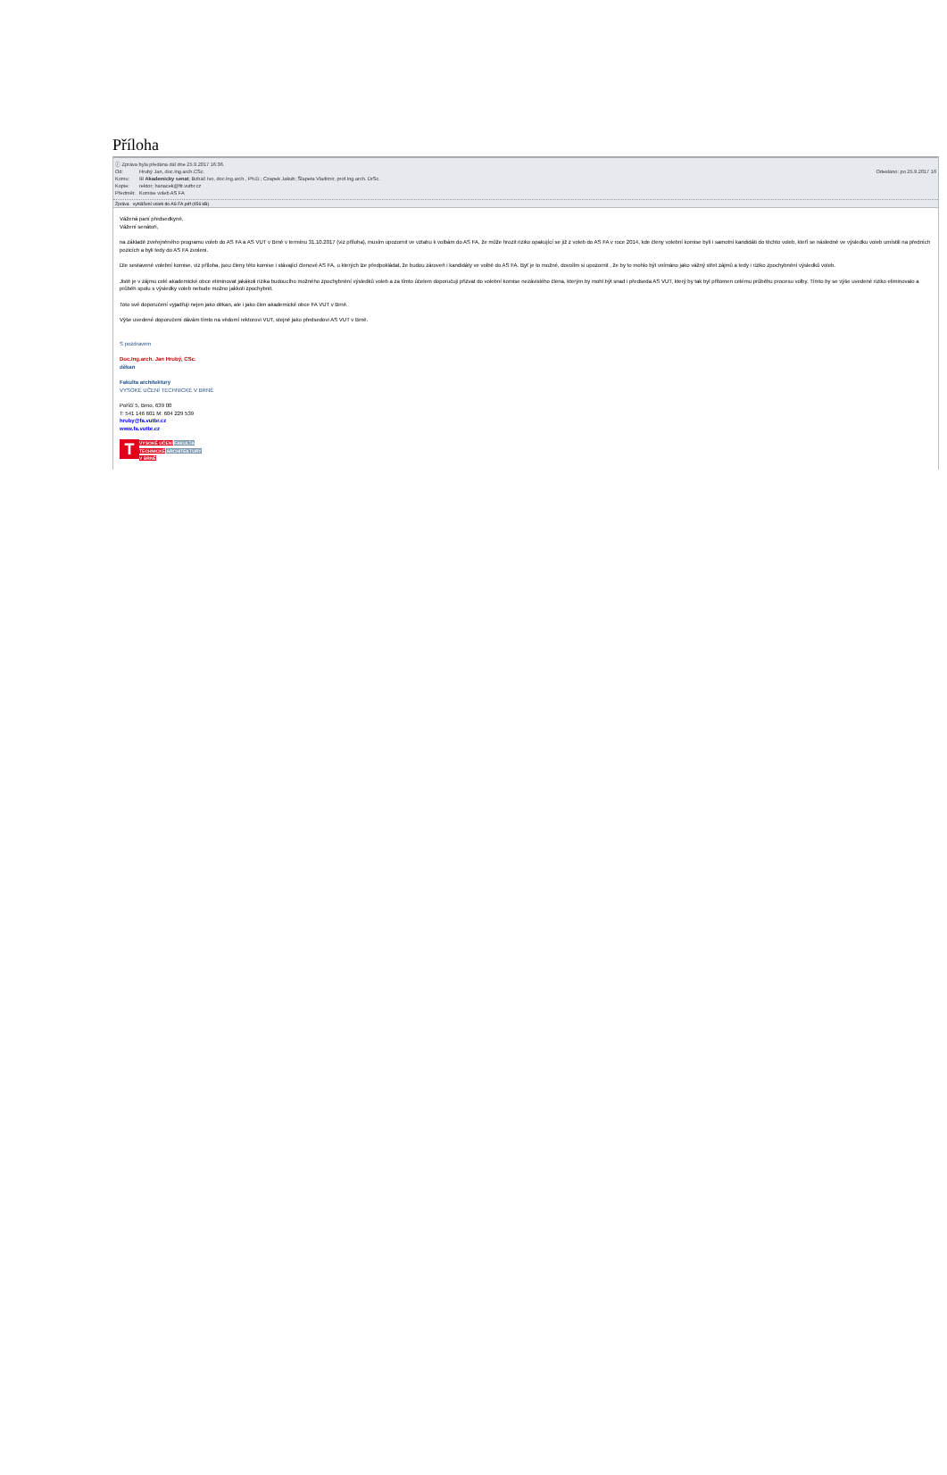Příloha
ⓘ Zpráva byla předána dál dne 25.9.2017 16:36.
Od: Hrubý Jan, doc.Ing.arch.CSc. Odesláno: po 25.9.2017 16
Komu: ⊞ Akademicky senat; Boháč Ivo, doc.Ing.arch., Ph.D.; Czapek Jakub; Šlapeta Vladimír, prof.Ing.arch. DrSc.
Kopie: rektor; hanacek@fit.vutbr.cz
Předmět: Komise voleb AS FA
Zpráva vyhlášení voleb do AS FA.pdf (456 kB)
Vážená paní předsedkyně,
Vážení senátoři,
na základě zveřejněného programu voleb do AS FA a AS VUT v Brně v termínu 31.10.2017 (viz příloha), musím upozornit ve vztahu k volbám do AS FA, že může hrozit riziko opakující se již z voleb do AS FA v roce 2014, kde členy volební komise byli i samotní kandidáti do těchto voleb, kteří se následně ve výsledku voleb umístili na předních pozicích a byli tedy do AS FA zvoleni.
Dle sestavené volební komise, viz příloha, jsou členy této komise i stávající členové AS FA, u kterých lze předpokládat, že budou zároveň i kandidáty ve volbě do AS FA. Byť je to možné, dovolím si upozornit , že by to mohlo být vnímáno jako vážný střet zájmů a tedy i riziko zpochybnění výsledků voleb.
Jistě je v zájmu celé akademické obce eliminovat jakákoli rizika budoucího možného zpochybnění výsledků voleb a za tímto účelem doporučuji přizvat do volební komise nezávislého člena, kterým by mohl být snad i předseda AS VUT, který by tak byl přítomen celému průběhu procesu volby. Tímto by se výše uvedené riziko eliminovalo a průběh spolu s výsledky voleb nebude možno jakkoli zpochybnit.
Toto své doporučení vyjadřuji nejen jako děkan, ale i jako člen akademické obce FA VUT v Brně.
Výše uvedené doporučení dávám tímto na vědomí rektorovi VUT, stejně jako předsedovi AS VUT v Brně.
S pozdravem
Doc.Ing.arch. Jan Hrubý, CSc.
děkan
Fakulta architektury
VYSOKÉ UČENÍ TECHNICKÉ V BRNĚ
Poříčí 5, Brno, 639 00
T: 541 146 601 M: 604 229 539
hruby@fa.vutbr.cz
www.fa.vutbr.cz
T
VYSOKÉ UČENÍ FAKULTA
TECHNICKÉ ARCHITEKTURY
V BRNĚ